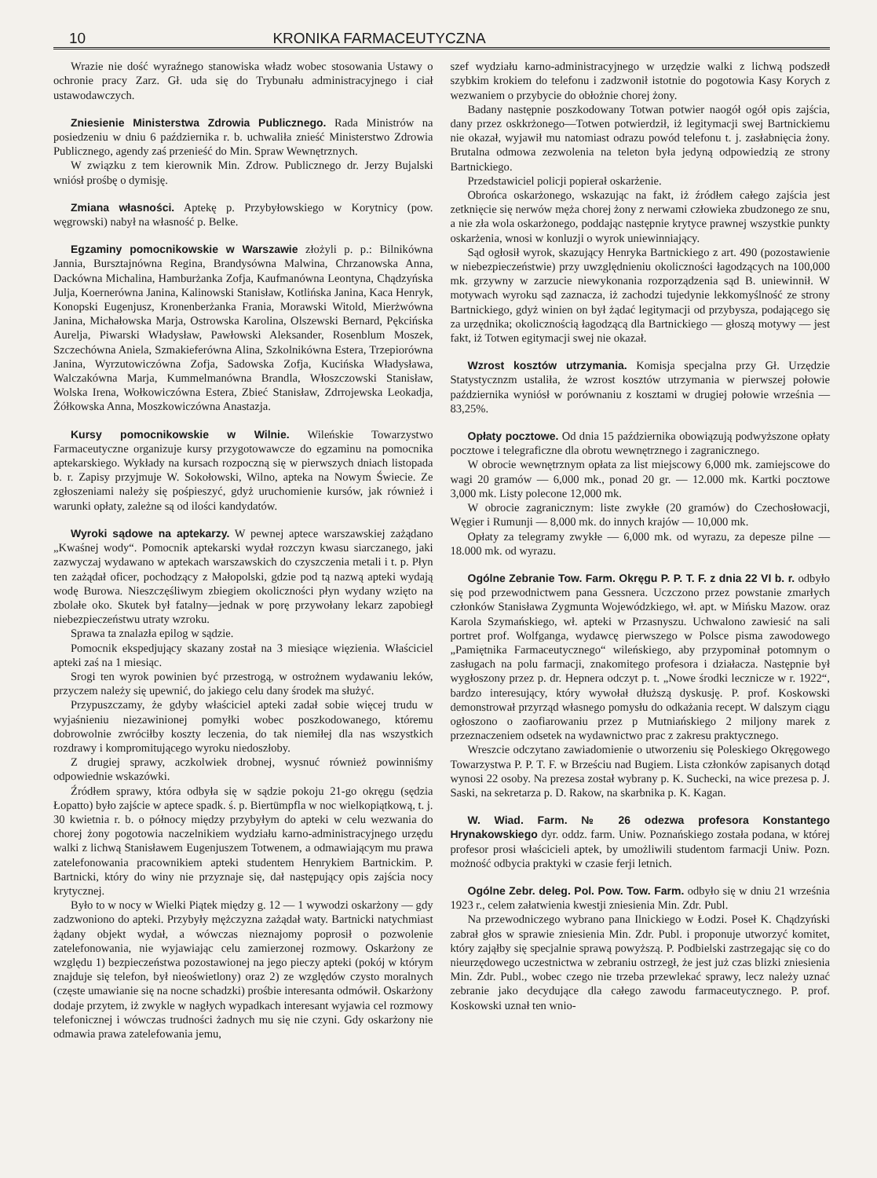10 KRONIKA FARMACEUTYCZNA
Wrazie nie dość wyraźnego stanowiska władz wobec stosowania Ustawy o ochronie pracy Zarz. Gł. uda się do Trybunału administracyjnego i ciał ustawodawczych.
Zniesienie Ministerstwa Zdrowia Publicznego. Rada Ministrów na posiedzeniu w dniu 6 października r. b. uchwaliła znieść Ministerstwo Zdrowia Publicznego, agendy zaś przenieść do Min. Spraw Wewnętrznych.
W związku z tem kierownik Min. Zdrow. Publicznego dr. Jerzy Bujalski wniósł prośbę o dymisję.
Zmiana własności. Aptekę p. Przybyłowskiego w Korytnicy (pow. węgrowski) nabył na własność p. Belke.
Egzaminy pomocnikowskie w Warszawie złożyli p. p.: Bilnikówna Jannia, Bursztajnówna Regina, Brandysówna Malwina, Chrzanowska Anna, Dackówna Michalina, Hamburżanka Zofja, Kaufmanówna Leontyna, Chądzyńska Julja, Koernerówna Janina, Kalinowski Stanisław, Kotlińska Janina, Kaca Henryk, Konopski Eugenjusz, Kronenberżanka Frania, Morawski Witold, Mierżwówna Janina, Michałowska Marja, Ostrowska Karolina, Olszewski Bernard, Pękcińska Aurelja, Piwarski Władysław, Pawłowski Aleksander, Rosenblum Moszek, Szczechówna Aniela, Szmakieferówna Alina, Szkolnikówna Estera, Trzepiorówna Janina, Wyrzutowiczówna Zofja, Sadowska Zofja, Kucińska Władysława, Walczakówna Marja, Kummelmanówna Brandla, Włoszczowski Stanisław, Wolska Irena, Wołkowiczówna Estera, Zbieć Stanisław, Zdrrojewska Leokadja, Żółkowska Anna, Moszkowiczówna Anastazja.
Kursy pomocnikowskie w Wilnie. Wileńskie Towarzystwo Farmaceutyczne organizuje kursy przygotowawcze do egzaminu na pomocnika aptekarskiego. Wykłady na kursach rozpoczną się w pierwszych dniach listopada b. r. Zapisy przyjmuje W. Sokołowski, Wilno, apteka na Nowym Świecie. Ze zgłoszeniami należy się pośpieszyć, gdyż uruchomienie kursów, jak również i warunki opłaty, zależne są od ilości kandydatów.
Wyroki sądowe na aptekarzy. W pewnej aptece warszawskiej zażądano „Kwaśnej wody“. Pomocnik aptekarski wydał rozczyn kwasu siarczanego, jaki zazwyczaj wydawano w aptekach warszawskich do czyszczenia metali i t. p. Płyn ten zażądał oficer, pochodzący z Małopolski, gdzie pod tą nazwą apteki wydają wodę Burowa. Nieszczęśliwym zbiegiem okoliczności płyn wydany wzięto na zbolałe oko. Skutek był fatalny—jednak w porę przywołany lekarz zapobiegł niebezpieczeństwu utraty wzroku.
Sprawa ta znalazła epilog w sądzie.
Pomocnik ekspedjujący skazany został na 3 miesiące więzienia. Właściciel apteki zaś na 1 miesiąc.
Srogi ten wyrok powinien być przestrogą, w ostrożnem wydawaniu leków, przyczem należy się upewnić, do jakiego celu dany środek ma służyć.
Przypuszczamy, że gdyby właściciel apteki zadał sobie więcej trudu w wyjaśnieniu niezawinionej pomyłki wobec poszkodowanego, któremu dobrowolnie zwróciłby koszty leczenia, do tak niemiłej dla nas wszystkich rozdrawy i kompromitującego wyroku niedoszłoby.
Z drugiej sprawy, aczkolwiek drobnej, wysnuć również powinniśmy odpowiednie wskazówki.
Źródłem sprawy, która odbyła się w sądzie pokoju 21-go okręgu (sędzia Łopatto) było zajście w aptece spadk. ś. p. Biertümpfla w noc wielkopiątkową, t. j. 30 kwietnia r. b. o północy między przybyłym do apteki w celu wezwania do chorej żony pogotowia naczelnikiem wydziału karno-administracyjnego urzędu walki z lichwą Stanisławem Eugenjuszem Totwenem, a odmawiającym mu prawa zatelefonowania pracownikiem apteki studentem Henrykiem Bartnickim. P. Bartnicki, który do winy nie przyznaje się, dał następujący opis zajścia nocy krytycznej.
Było to w nocy w Wielki Piątek między g. 12 — 1 wywodzi oskarżony — gdy zadzwoniono do apteki. Przybyły mężczyzna zażądał waty. Bartnicki natychmiast żądany objekt wydał, a wówczas nieznajomy poprosił o pozwolenie zatelefonowania, nie wyjawiając celu zamierzonej rozmowy. Oskarżony ze względu 1) bezpieczeństwa pozostawionej na jego pieczy apteki (pokój w którym znajduje się telefon, był nieoświetlony) oraz 2) ze względów czysto moralnych (częste umawianie się na nocne schadzki) prośbie interesanta odmówił. Oskarżony dodaje przytem, iż zwykle w nagłych wypadkach interesant wyjawia cel rozmowy telefonicznej i wówczas trudności żadnych mu się nie czyni. Gdy oskarżony nie odmawia prawa zatelefowania jemu,
szef wydziału karno-administracyjnego w urzędzie walki z lichwą podszedł szybkim krokiem do telefonu i zadzwonił istotnie do pogotowia Kasy Korych z wezwaniem o przybycie do obłożnie chorej żony.
Badany następnie poszkodowany Totwan potwier naogół ogół opis zajścia, dany przez oskkrżonego—Totwen potwierdził, iż legitymacji swej Bartnickiemu nie okazał, wyjawił mu natomiast odrazu powód telefonu t. j. zasłabnięcia żony. Brutalna odmowa zezwolenia na teleton była jedyną odpowiedzią ze strony Bartnickiego.
Przedstawiciel policji popierał oskarżenie.
Obrońca oskarżonego, wskazując na fakt, iż źródłem całego zajścia jest zetknięcie się nerwów męża chorej żony z nerwami człowieka zbudzonego ze snu, a nie zła wola oskarżonego, poddając następnie krytyce prawnej wszystkie punkty oskarżenia, wnosi w konluzji o wyrok uniewinniający.
Sąd ogłosił wyrok, skazujący Henryka Bartnickiego z art. 490 (pozostawienie w niebezpieczeństwie) przy uwzględnieniu okoliczności łagodzących na 100,000 mk. grzywny w zarzucie niewykonania rozporządzenia sąd B. uniewinnił. W motywach wyroku sąd zaznacza, iż zachodzi tujedynie lekkomyślność ze strony Bartnickiego, gdyż winien on był żądać legitymacji od przybysza, podającego się za urzędnika; okolicznością łagodzącą dla Bartnickiego — głoszą motywy — jest fakt, iż Totwen egitymacji swej nie okazał.
Wzrost kosztów utrzymania. Komisja specjalna przy Gł. Urzędzie Statystycznzm ustaliła, że wzrost kosztów utrzymania w pierwszej połowie października wyniósł w porównaniu z kosztami w drugiej połowie września — 83,25%.
Opłaty pocztowe. Od dnia 15 października obowiązują podwyższone opłaty pocztowe i telegraficzne dla obrotu wewnętrznego i zagranicznego.
W obrocie wewnętrznym opłata za list miejscowy 6,000 mk. zamiejscowe do wagi 20 gramów — 6,000 mk., ponad 20 gr. — 12.000 mk. Kartki pocztowe 3,000 mk. Listy polecone 12,000 mk.
W obrocie zagranicznym: liste zwykłe (20 gramów) do Czechosłowacji, Węgier i Rumunji — 8,000 mk. do innych krajów — 10,000 mk.
Opłaty za telegramy zwykłe — 6,000 mk. od wyrazu, za depesze pilne — 18.000 mk. od wyrazu.
Ogólne Zebranie Tow. Farm. Okręgu P. P. T. F. z dnia 22 VI b. r. odbyło się pod przewodnictwem pana Gessnera. Uczczono przez powstanie zmarłych członków Stanisława Zygmunta Wojewódzkiego, wł. apt. w Mińsku Mazow. oraz Karola Szymańskiego, wł. apteki w Przasnyszu. Uchwalono zawiesić na sali portret prof. Wolfganga, wydawcę pierwszego w Polsce pisma zawodowego „Pamiętnika Farmaceutycznego“ wileńskiego, aby przypominał potomnym o zasługach na polu farmacji, znakomitego profesora i działacza. Następnie był wygłoszony przez p. dr. Hepnera odczyt p. t. „Nowe środki lecznicze w r. 1922“, bardzo interesujący, który wywołał dłuższą dyskusję. P. prof. Koskowski demonstrował przyrząd własnego pomysłu do odkażania recept. W dalszym ciągu ogłoszono o zaofiarowaniu przez p Mutniańskiego 2 miljony marek z przeznaczeniem odsetek na wydawnictwo prac z zakresu praktycznego.
Wreszcie odczytano zawiadomienie o utworzeniu się Poleskiego Okręgowego Towarzystwa P. P. T. F. w Brześciu nad Bugiem. Lista członków zapisanych dotąd wynosi 22 osoby. Na prezesa został wybrany p. K. Suchecki, na wice prezesa p. J. Saski, na sekretarza p. D. Rakow, na skarbnika p. K. Kagan.
W. Wiad. Farm. № 26 odezwa profesora Konstantego Hrynakowskiego dyr. oddz. farm. Uniw. Poznańskiego została podana, w której profesor prosi właścicieli aptek, by umożliwili studentom farmacji Uniw. Pozn. możność odbycia praktyki w czasie ferji letnich.
Ogólne Zebr. deleg. Pol. Pow. Tow. Farm. odbyło się w dniu 21 września 1923 r., celem załatwienia kwestji zniesienia Min. Zdr. Publ.
Na przewodniczego wybrano pana Ilnickiego w Łodzi. Poseł K. Chądzyński zabrał głos w sprawie zniesienia Min. Zdr. Publ. i proponuje utworzyć komitet, który zająłby się specjalnie sprawą powyższą. P. Podbielski zastrzegając się co do nieurzędowego uczestnictwa w zebraniu ostrzegł, że jest już czas blizki zniesienia Min. Zdr. Publ., wobec czego nie trzeba przewlekać sprawy, lecz należy uznać zebranie jako decydujące dla całego zawodu farmaceutycznego. P. prof. Koskowski uznał ten wnio-